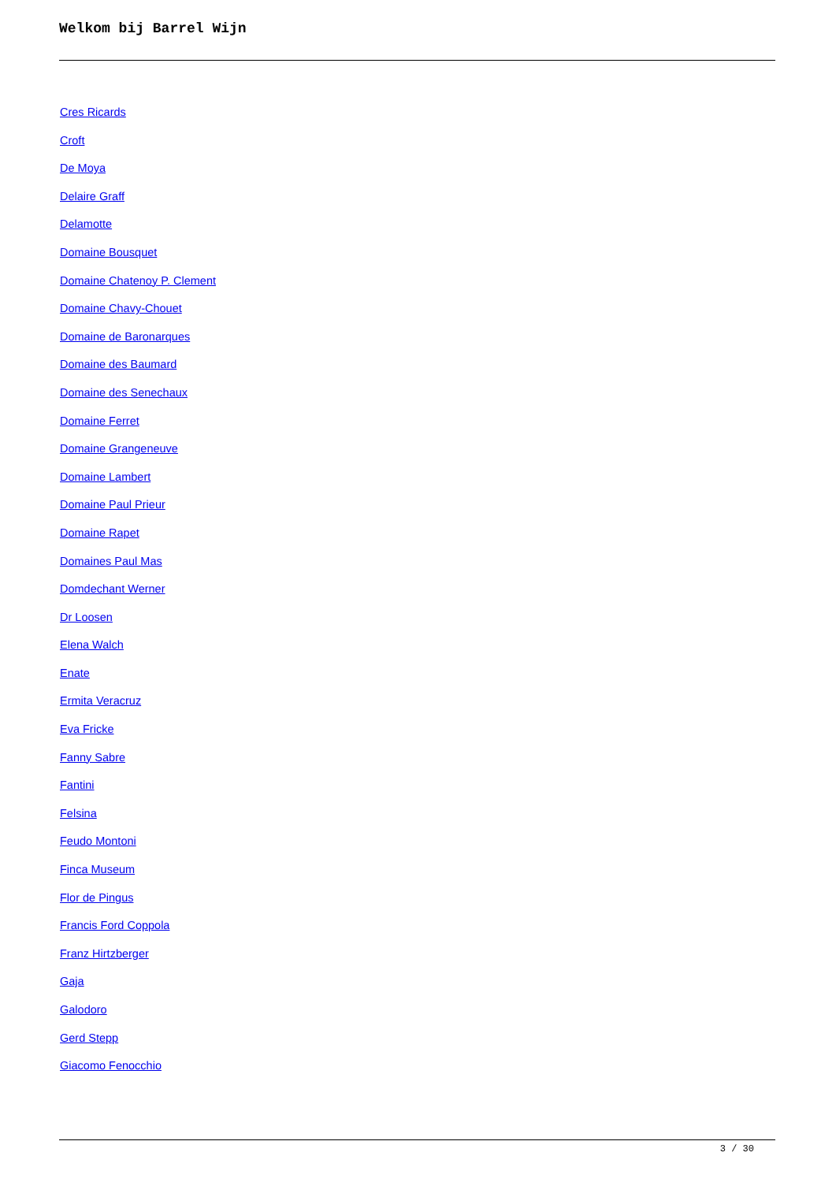Welkom bij Barrel Wijn
Cres Ricards
Croft
De Moya
Delaire Graff
Delamotte
Domaine Bousquet
Domaine Chatenoy P. Clement
Domaine Chavy-Chouet
Domaine de Baronarques
Domaine des Baumard
Domaine des Senechaux
Domaine Ferret
Domaine Grangeneuve
Domaine Lambert
Domaine Paul Prieur
Domaine Rapet
Domaines Paul Mas
Domdechant Werner
Dr Loosen
Elena Walch
Enate
Ermita Veracruz
Eva Fricke
Fanny Sabre
Fantini
Felsina
Feudo Montoni
Finca Museum
Flor de Pingus
Francis Ford Coppola
Franz Hirtzberger
Gaja
Galodoro
Gerd Stepp
Giacomo Fenocchio
3 / 30